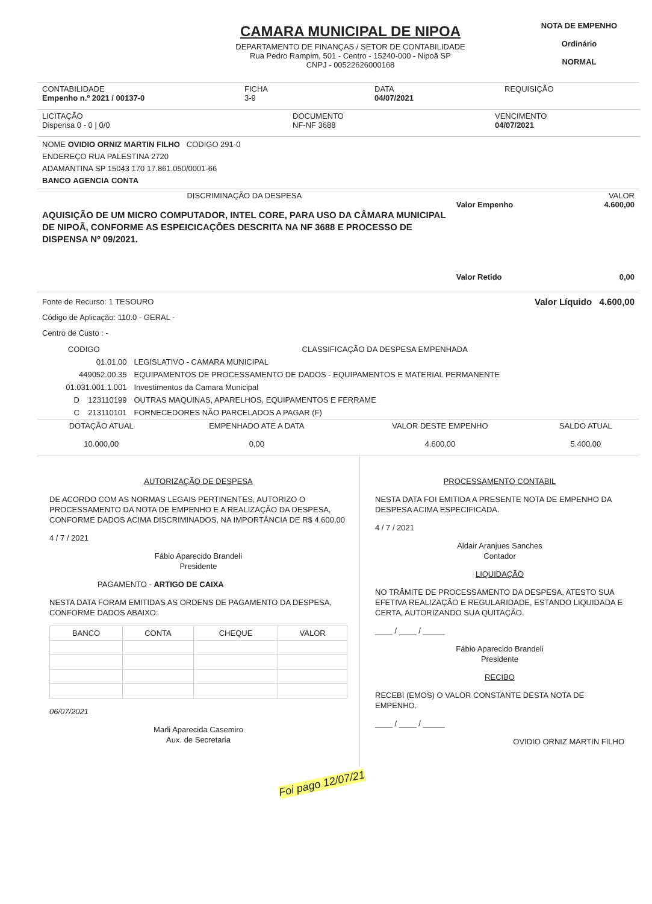CAMARA MUNICIPAL DE NIPOA
DEPARTAMENTO DE FINANÇAS / SETOR DE CONTABILIDADE
Rua Pedro Rampim, 501 - Centro - 15240-000 - Nipoã SP
CNPJ - 00522626000168
NOTA DE EMPENHO
Ordinário
NORMAL
CONTABILIDADE
Empenho n.º 2021 / 00137-0
FICHA
3-9
DATA
04/07/2021
REQUISIÇÃO
LICITAÇÃO
Dispensa 0 - 0 | 0/0
DOCUMENTO
NF-NF 3688
VENCIMENTO
04/07/2021
NOME OVIDIO ORNIZ MARTIN FILHO CODIGO 291-0
ENDEREÇO RUA PALESTINA 2720
ADAMANTINA SP 15043 170 17.861.050/0001-66
BANCO AGENCIA CONTA
DISCRIMINAÇÃO DA DESPESA
AQUISIÇÃO DE UM MICRO COMPUTADOR, INTEL CORE, PARA USO DA CÂMARA MUNICIPAL DE NIPOÃ, CONFORME AS ESPEICICAÇÕES DESCRITA NA NF 3688 E PROCESSO DE DISPENSA Nº 09/2021.
VALOR
Valor Empenho 4.600,00
Valor Retido 0,00
Fonte de Recurso: 1 TESOURO Valor Líquido 4.600,00
Código de Aplicação: 110.0 - GERAL -
Centro de Custo : -
| CODIGO | CLASSIFICAÇÃO DA DESPESA EMPENHADA |
| --- | --- |
| 01.01.00 | LEGISLATIVO - CAMARA MUNICIPAL |
| 449052.00.35 | EQUIPAMENTOS DE PROCESSAMENTO DE DADOS - EQUIPAMENTOS E MATERIAL PERMANENTE |
| 01.031.001.1.001 | Investimentos da Camara Municipal |
| D 123110199 | OUTRAS MAQUINAS, APARELHOS, EQUIPAMENTOS E FERRAME |
| C 213110101 | FORNECEDORES NÃO PARCELADOS A PAGAR (F) |
| DOTAÇÃO ATUAL | EMPENHADO ATE A DATA | VALOR DESTE EMPENHO | SALDO ATUAL |
| --- | --- | --- | --- |
| 10.000,00 | 0,00 | 4.600,00 | 5.400,00 |
AUTORIZAÇÃO DE DESPESA
DE ACORDO COM AS NORMAS LEGAIS PERTINENTES, AUTORIZO O PROCESSAMENTO DA NOTA DE EMPENHO E A REALIZAÇÃO DA DESPESA, CONFORME DADOS ACIMA DISCRIMINADOS, NA IMPORTÂNCIA DE R$ 4.600,00
4 / 7 / 2021
Fábio Aparecido Brandeli
Presidente
PAGAMENTO - ARTIGO DE CAIXA
NESTA DATA FORAM EMITIDAS AS ORDENS DE PAGAMENTO DA DESPESA, CONFORME DADOS ABAIXO:
| BANCO | CONTA | CHEQUE | VALOR |
| --- | --- | --- | --- |
06/07/2021
Marli Aparecida Casemiro
Aux. de Secretaria
PROCESSAMENTO CONTABIL
NESTA DATA FOI EMITIDA A PRESENTE NOTA DE EMPENHO DA DESPESA ACIMA ESPECIFICADA.
4 / 7 / 2021
Aldair Aranjues Sanches
Contador
LIQUIDAÇÃO
NO TRÂMITE DE PROCESSAMENTO DA DESPESA, ATESTO SUA EFETIVA REALIZAÇÃO E REGULARIDADE, ESTANDO LIQUIDADA E CERTA, AUTORIZANDO SUA QUITAÇÃO.
____ / ____ / _____
Fábio Aparecido Brandeli
Presidente
RECIBO
RECEBI (EMOS) O VALOR CONSTANTE DESTA NOTA DE EMPENHO.
____ / ____ / _____
OVIDIO ORNIZ MARTIN FILHO
Foi pago 12/07/21